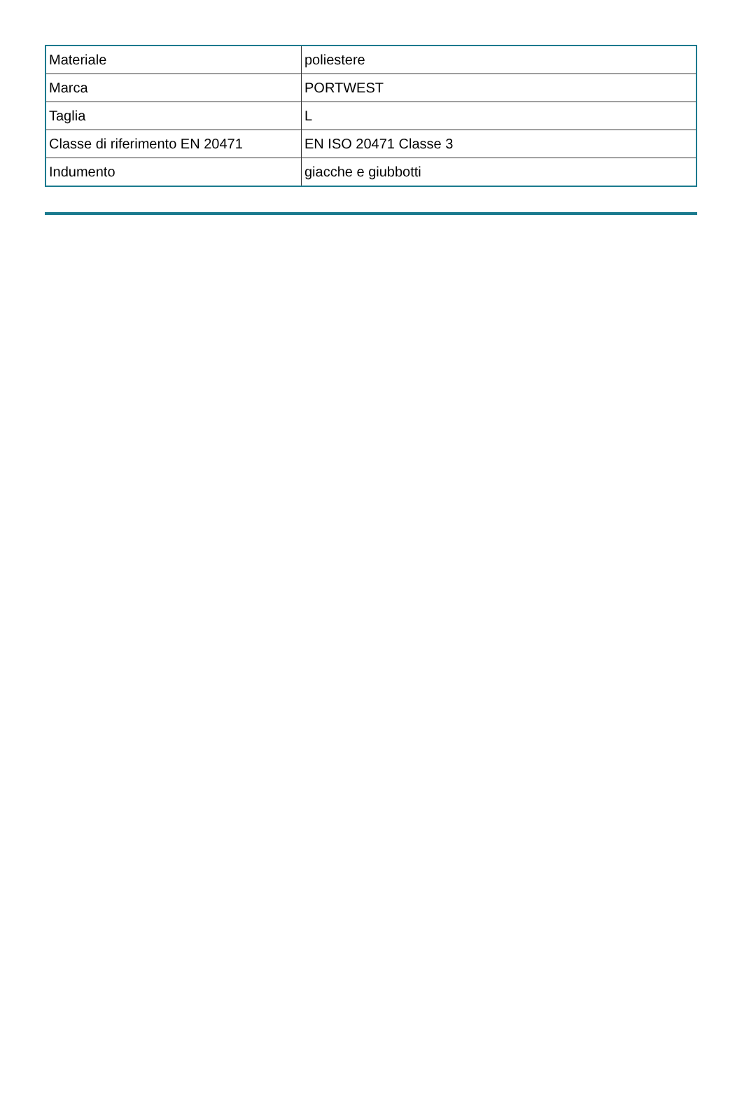| Materiale | poliestere |
| Marca | PORTWEST |
| Taglia | L |
| Classe di riferimento EN 20471 | EN ISO 20471 Classe 3 |
| Indumento | giacche e giubbotti |